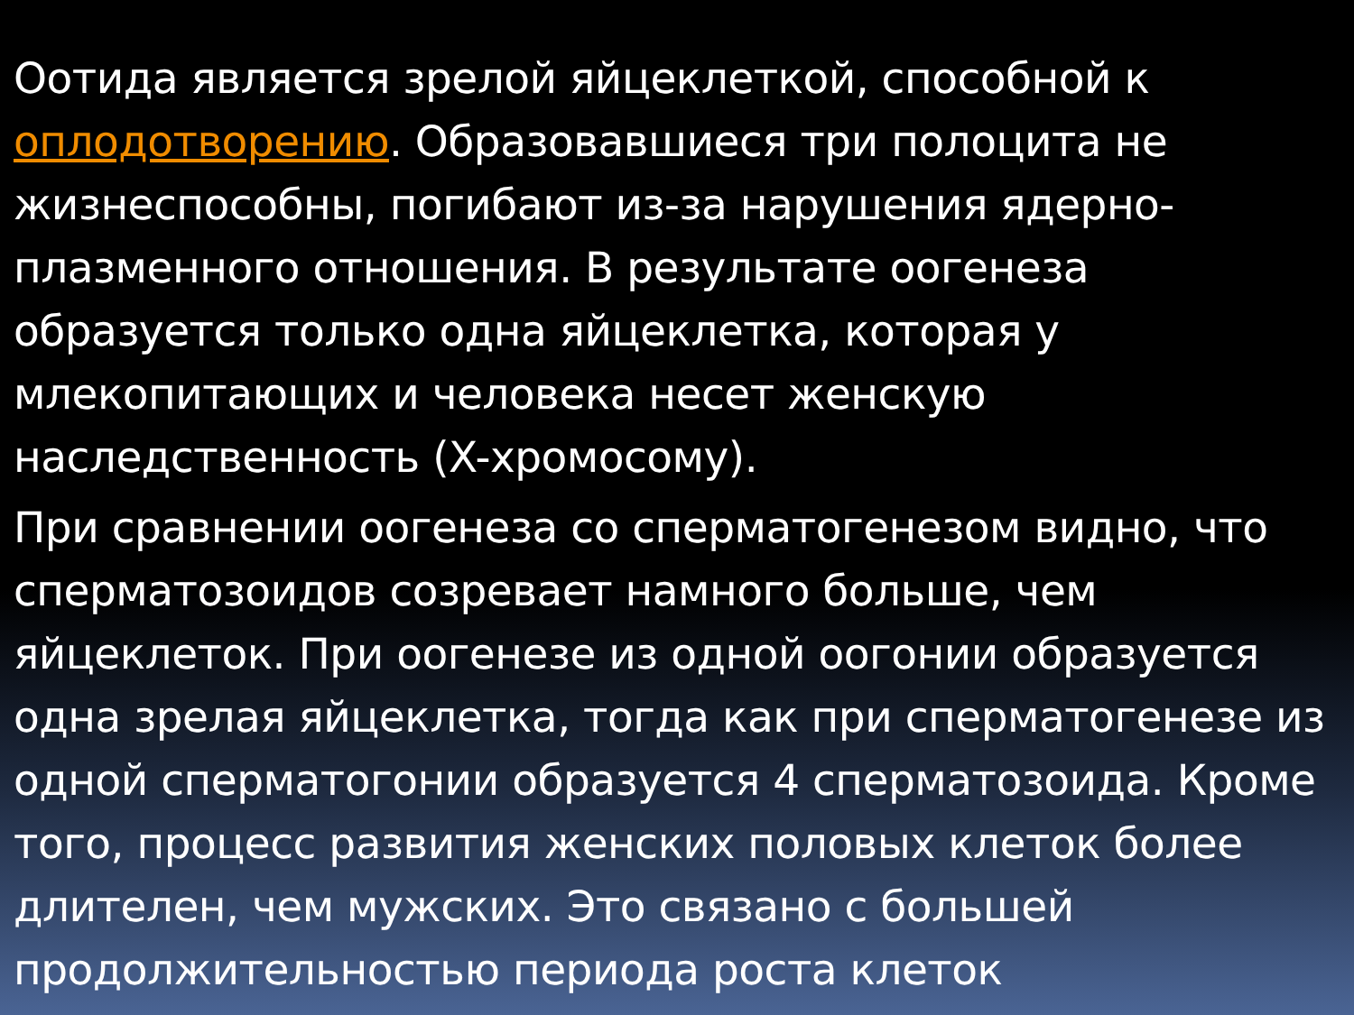Оотида является зрелой яйцеклеткой, способной к оплодотворению. Образовавшиеся три полоцита не жизнеспособны, погибают из-за нарушения ядерно-плазменного отношения. В результате оогенеза образуется только одна яйцеклетка, которая у млекопитающих и человека несет женскую наследственность (X-хромосому).
При сравнении оогенеза со сперматогенезом видно, что сперматозоидов созревает намного больше, чем яйцеклеток. При оогенезе из одной оогонии образуется одна зрелая яйцеклетка, тогда как при сперматогенезе из одной сперматогонии образуется 4 сперматозоида. Кроме того, процесс развития женских половых клеток более длителен, чем мужских. Это связано с большей продолжительностью периода роста клеток